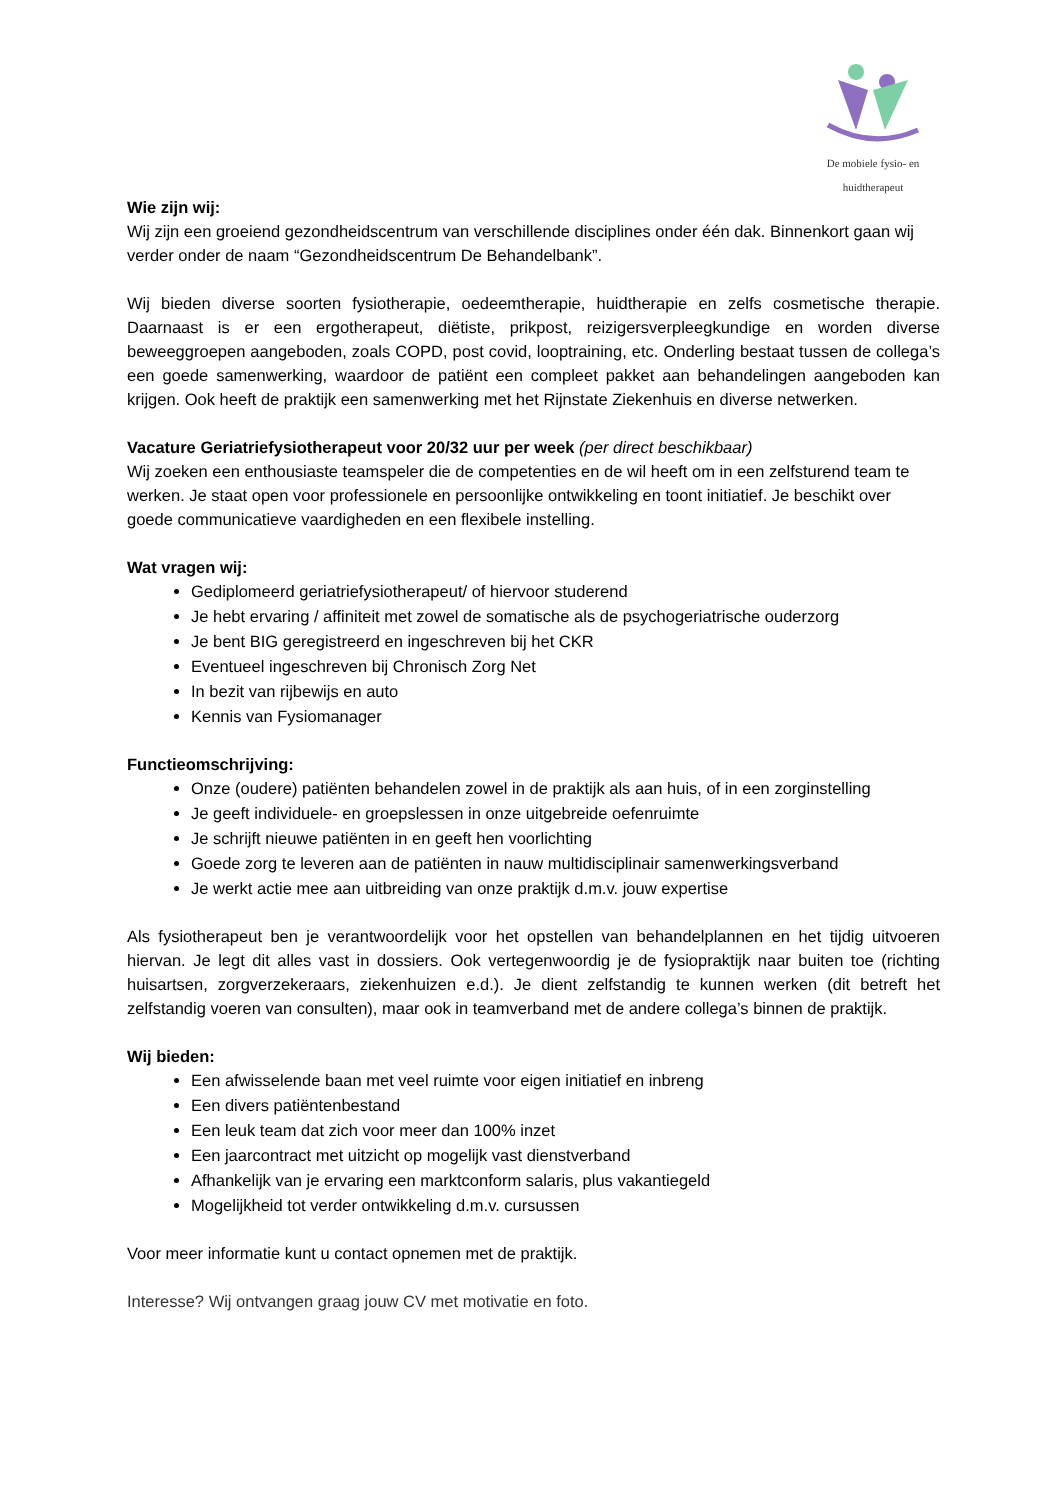De mobiele fysio- en huidtherapeut
Wie zijn wij:
Wij zijn een groeiend gezondheidscentrum van verschillende disciplines onder één dak. Binnenkort gaan wij verder onder de naam “Gezondheidscentrum De Behandelbank”.
Wij bieden diverse soorten fysiotherapie, oedeemtherapie, huidtherapie en zelfs cosmetische therapie. Daarnaast is er een ergotherapeut, diëtiste, prikpost, reizigersverpleegkundige en worden diverse beweeggroepen aangeboden, zoals COPD, post covid, looptraining, etc. Onderling bestaat tussen de collega’s een goede samenwerking, waardoor de patiënt een compleet pakket aan behandelingen aangeboden kan krijgen. Ook heeft de praktijk een samenwerking met het Rijnstate Ziekenhuis en diverse netwerken.
Vacature Geriatriefysiotherapeut voor 20/32 uur per week (per direct beschikbaar)
Wij zoeken een enthousiaste teamspeler die de competenties en de wil heeft om in een zelfsturend team te werken. Je staat open voor professionele en persoonlijke ontwikkeling en toont initiatief. Je beschikt over goede communicatieve vaardigheden en een flexibele instelling.
Wat vragen wij:
Gediplomeerd geriatriefysiotherapeut/ of hiervoor studerend
Je hebt ervaring / affiniteit met zowel de somatische als de psychogeriatrische ouderzorg
Je bent BIG geregistreerd en ingeschreven bij het CKR
Eventueel ingeschreven bij Chronisch Zorg Net
In bezit van rijbewijs en auto
Kennis van Fysiomanager
Functieomschrijving:
Onze (oudere) patiënten behandelen zowel in de praktijk als aan huis, of in een zorginstelling
Je geeft individuele- en groepslessen in onze uitgebreide oefenruimte
Je schrijft nieuwe patiënten in en geeft hen voorlichting
Goede zorg te leveren aan de patiënten in nauw multidisciplinair samenwerkingsverband
Je werkt actie mee aan uitbreiding van onze praktijk d.m.v. jouw expertise
Als fysiotherapeut ben je verantwoordelijk voor het opstellen van behandelplannen en het tijdig uitvoeren hiervan. Je legt dit alles vast in dossiers. Ook vertegenwoordig je de fysiopraktijk naar buiten toe (richting huisartsen, zorgverzekeraars, ziekenhuizen e.d.). Je dient zelfstandig te kunnen werken (dit betreft het zelfstandig voeren van consulten), maar ook in teamverband met de andere collega’s binnen de praktijk.
Wij bieden:
Een afwisselende baan met veel ruimte voor eigen initiatief en inbreng
Een divers patiëntenbestand
Een leuk team dat zich voor meer dan 100% inzet
Een jaarcontract met uitzicht op mogelijk vast dienstverband
Afhankelijk van je ervaring een marktconform salaris, plus vakantiegeld
Mogelijkheid tot verder ontwikkeling d.m.v. cursussen
Voor meer informatie kunt u contact opnemen met de praktijk.
Interesse? Wij ontvangen graag jouw CV met motivatie en foto.